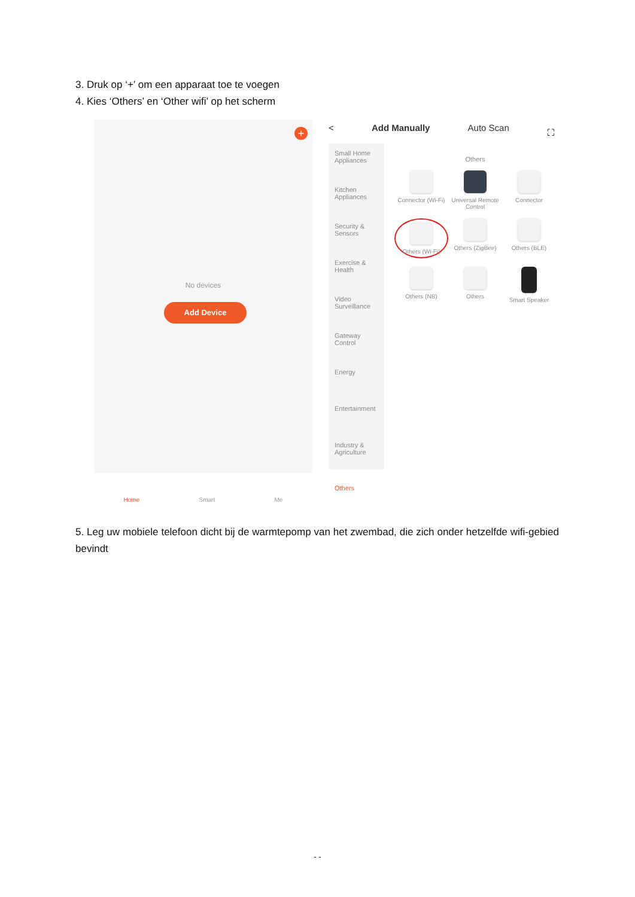3. Druk op ‘+’ om een apparaat toe te voegen
4. Kies ‘Others’ en ‘Other wifi’ op het scherm
+
No devices
Add Device
Home Smart Me
< Add Manually Auto Scan ⛶
Small Home Appliances
Kitchen Appliances
Security & Sensors
Exercise & Health
Video Surveillance
Gateway Control
Energy
Entertainment
Industry & Agriculture
Others
Others
Connector (Wi-Fi)
Universal Remote Control
Connector
Others (Wi-Fi)
Others (ZigBee)
Others (BLE)
Others (NB)
Others
Smart Speaker
5. Leg uw mobiele telefoon dicht bij de warmtepomp van het zwembad, die zich onder hetzelfde wifi-gebied bevindt
- -